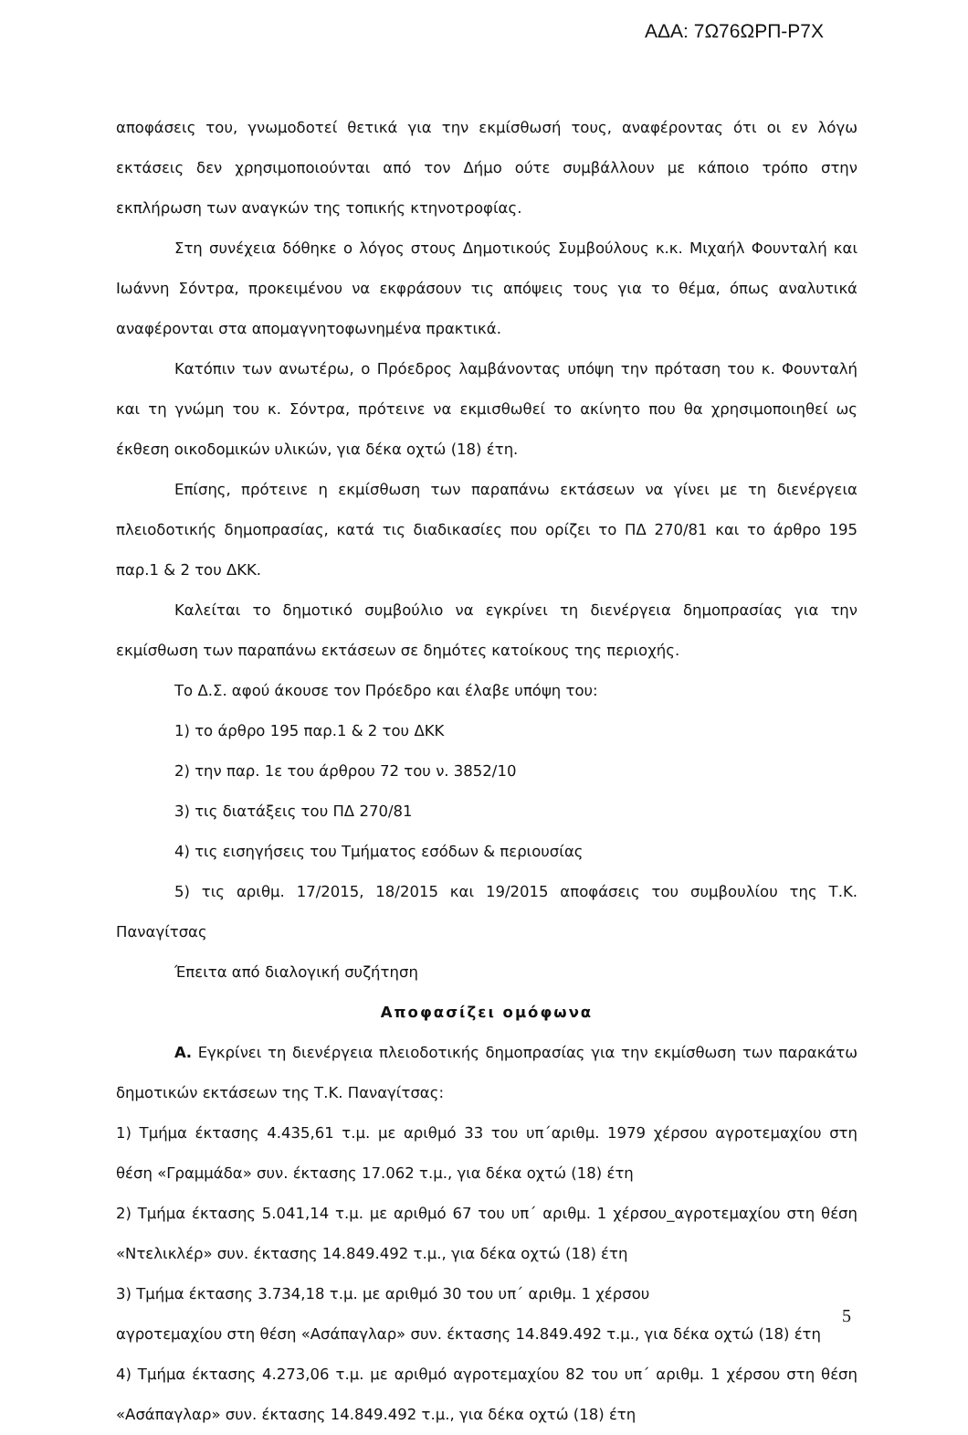ΑΔΑ: 7Ω76ΩΡΠ-Ρ7Χ
αποφάσεις του, γνωμοδοτεί θετικά για την εκμίσθωσή τους, αναφέροντας ότι οι εν λόγω εκτάσεις δεν χρησιμοποιούνται από τον Δήμο ούτε συμβάλλουν με κάποιο τρόπο στην εκπλήρωση των αναγκών της τοπικής κτηνοτροφίας.
Στη συνέχεια δόθηκε ο λόγος στους Δημοτικούς Συμβούλους κ.κ. Μιχαήλ Φουνταλή και Ιωάννη Σόντρα, προκειμένου να εκφράσουν τις απόψεις τους για το θέμα, όπως αναλυτικά αναφέρονται στα απομαγνητοφωνημένα πρακτικά.
Κατόπιν των ανωτέρω, ο Πρόεδρος λαμβάνοντας υπόψη την πρόταση του κ. Φουνταλή και τη γνώμη του κ. Σόντρα, πρότεινε να εκμισθωθεί το ακίνητο που θα χρησιμοποιηθεί ως έκθεση οικοδομικών υλικών, για δέκα οχτώ (18) έτη.
Επίσης, πρότεινε η εκμίσθωση των παραπάνω εκτάσεων να γίνει με τη διενέργεια πλειοδοτικής δημοπρασίας, κατά τις διαδικασίες που ορίζει το ΠΔ 270/81 και το άρθρο 195 παρ.1 & 2 του ΔΚΚ.
Καλείται το δημοτικό συμβούλιο να εγκρίνει τη διενέργεια δημοπρασίας για την εκμίσθωση των παραπάνω εκτάσεων σε δημότες κατοίκους της περιοχής.
Το Δ.Σ. αφού άκουσε τον Πρόεδρο και έλαβε υπόψη του:
1) το άρθρο 195 παρ.1 & 2 του ΔΚΚ
2) την παρ. 1ε του άρθρου 72 του ν. 3852/10
3) τις διατάξεις του ΠΔ 270/81
4) τις εισηγήσεις του Τμήματος εσόδων & περιουσίας
5) τις αριθμ. 17/2015, 18/2015 και 19/2015 αποφάσεις του συμβουλίου της Τ.Κ. Παναγίτσας
Έπειτα από διαλογική συζήτηση
Αποφασίζει ομόφωνα
Α. Εγκρίνει τη διενέργεια πλειοδοτικής δημοπρασίας για την εκμίσθωση των παρακάτω δημοτικών εκτάσεων της Τ.Κ. Παναγίτσας:
1) Τμήμα έκτασης 4.435,61 τ.μ. με αριθμό 33 του υπ΄αριθμ. 1979 χέρσου αγροτεμαχίου στη θέση «Γραμμάδα» συν. έκτασης 17.062 τ.μ., για δέκα οχτώ (18) έτη
2) Τμήμα έκτασης 5.041,14 τ.μ. με αριθμό 67 του υπ΄ αριθμ. 1 χέρσου_αγροτεμαχίου στη θέση «Ντελικλέρ» συν. έκτασης 14.849.492 τ.μ., για δέκα οχτώ (18) έτη
3) Τμήμα έκτασης 3.734,18 τ.μ. με αριθμό 30 του υπ΄ αριθμ. 1 χέρσου
αγροτεμαχίου στη θέση «Ασάπαγλαρ» συν. έκτασης 14.849.492 τ.μ., για δέκα οχτώ (18) έτη
4) Τμήμα έκτασης 4.273,06 τ.μ. με αριθμό αγροτεμαχίου 82 του υπ΄ αριθμ. 1 χέρσου στη θέση «Ασάπαγλαρ» συν. έκτασης 14.849.492 τ.μ., για δέκα οχτώ (18) έτη
5